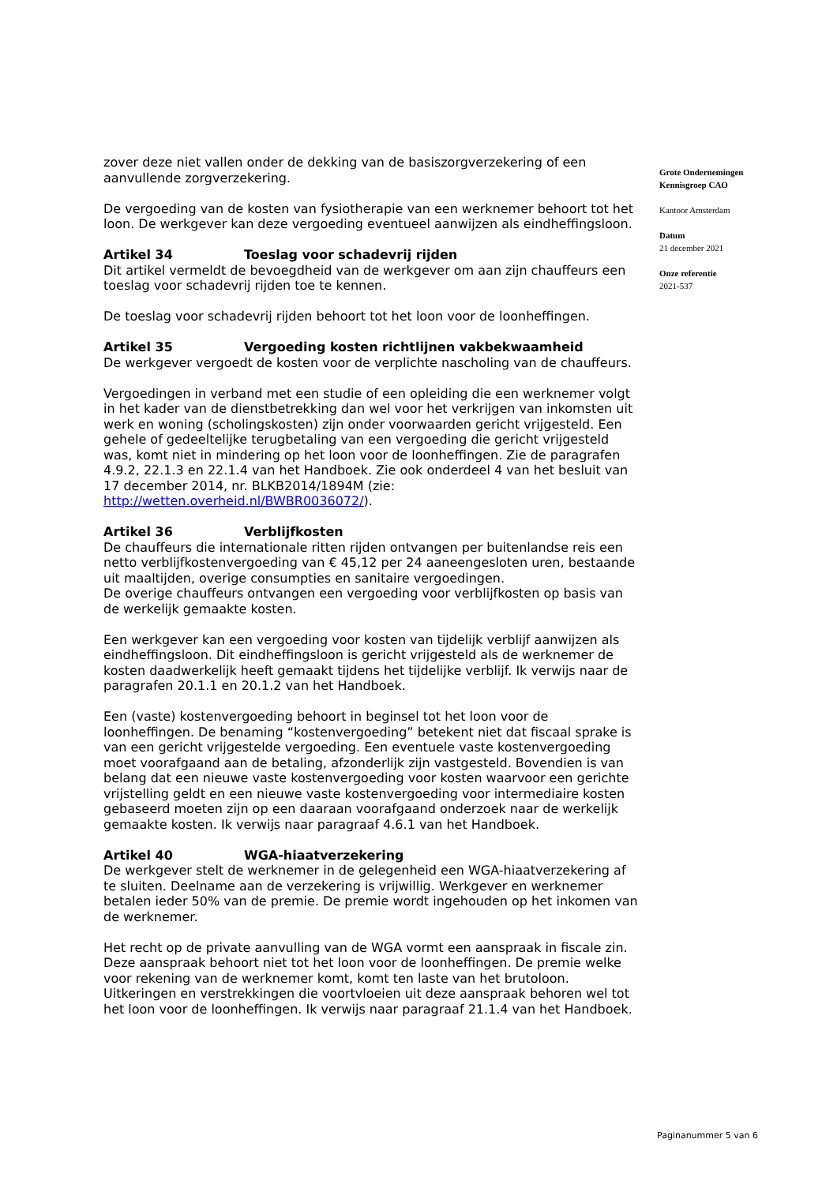zover deze niet vallen onder de dekking van de basiszorgverzekering of een aanvullende zorgverzekering.
De vergoeding van de kosten van fysiotherapie van een werknemer behoort tot het loon. De werkgever kan deze vergoeding eventueel aanwijzen als eindheffingsloon.
Artikel 34 Toeslag voor schadevrij rijden
Dit artikel vermeldt de bevoegdheid van de werkgever om aan zijn chauffeurs een toeslag voor schadevrij rijden toe te kennen.
De toeslag voor schadevrij rijden behoort tot het loon voor de loonheffingen.
Artikel 35 Vergoeding kosten richtlijnen vakbekwaamheid
De werkgever vergoedt de kosten voor de verplichte nascholing van de chauffeurs.
Vergoedingen in verband met een studie of een opleiding die een werknemer volgt in het kader van de dienstbetrekking dan wel voor het verkrijgen van inkomsten uit werk en woning (scholingskosten) zijn onder voorwaarden gericht vrijgesteld. Een gehele of gedeeltelijke terugbetaling van een vergoeding die gericht vrijgesteld was, komt niet in mindering op het loon voor de loonheffingen. Zie de paragrafen 4.9.2, 22.1.3 en 22.1.4 van het Handboek. Zie ook onderdeel 4 van het besluit van 17 december 2014, nr. BLKB2014/1894M (zie: http://wetten.overheid.nl/BWBR0036072/).
Artikel 36 Verblijfkosten
De chauffeurs die internationale ritten rijden ontvangen per buitenlandse reis een netto verblijfkostenvergoeding van € 45,12 per 24 aaneengesloten uren, bestaande uit maaltijden, overige consumpties en sanitaire vergoedingen.
De overige chauffeurs ontvangen een vergoeding voor verblijfkosten op basis van de werkelijk gemaakte kosten.
Een werkgever kan een vergoeding voor kosten van tijdelijk verblijf aanwijzen als eindheffingsloon. Dit eindheffingsloon is gericht vrijgesteld als de werknemer de kosten daadwerkelijk heeft gemaakt tijdens het tijdelijke verblijf. Ik verwijs naar de paragrafen 20.1.1 en 20.1.2 van het Handboek.
Een (vaste) kostenvergoeding behoort in beginsel tot het loon voor de loonheffingen. De benaming “kostenvergoeding” betekent niet dat fiscaal sprake is van een gericht vrijgestelde vergoeding. Een eventuele vaste kostenvergoeding moet voorafgaand aan de betaling, afzonderlijk zijn vastgesteld. Bovendien is van belang dat een nieuwe vaste kostenvergoeding voor kosten waarvoor een gerichte vrijstelling geldt en een nieuwe vaste kostenvergoeding voor intermediaire kosten gebaseerd moeten zijn op een daaraan voorafgaand onderzoek naar de werkelijk gemaakte kosten. Ik verwijs naar paragraaf 4.6.1 van het Handboek.
Artikel 40 WGA-hiaatverzekering
De werkgever stelt de werknemer in de gelegenheid een WGA-hiaatverzekering af te sluiten. Deelname aan de verzekering is vrijwillig. Werkgever en werknemer betalen ieder 50% van de premie. De premie wordt ingehouden op het inkomen van de werknemer.
Het recht op de private aanvulling van de WGA vormt een aanspraak in fiscale zin. Deze aanspraak behoort niet tot het loon voor de loonheffingen. De premie welke voor rekening van de werknemer komt, komt ten laste van het brutoloon. Uitkeringen en verstrekkingen die voortvloeien uit deze aanspraak behoren wel tot het loon voor de loonheffingen. Ik verwijs naar paragraaf 21.1.4 van het Handboek.
Grote Ondernemingen
Kennisgroep CAO
Kantoor Amsterdam
Datum
21 december 2021
Onze referentie
2021-537
Paginanummer 5 van 6